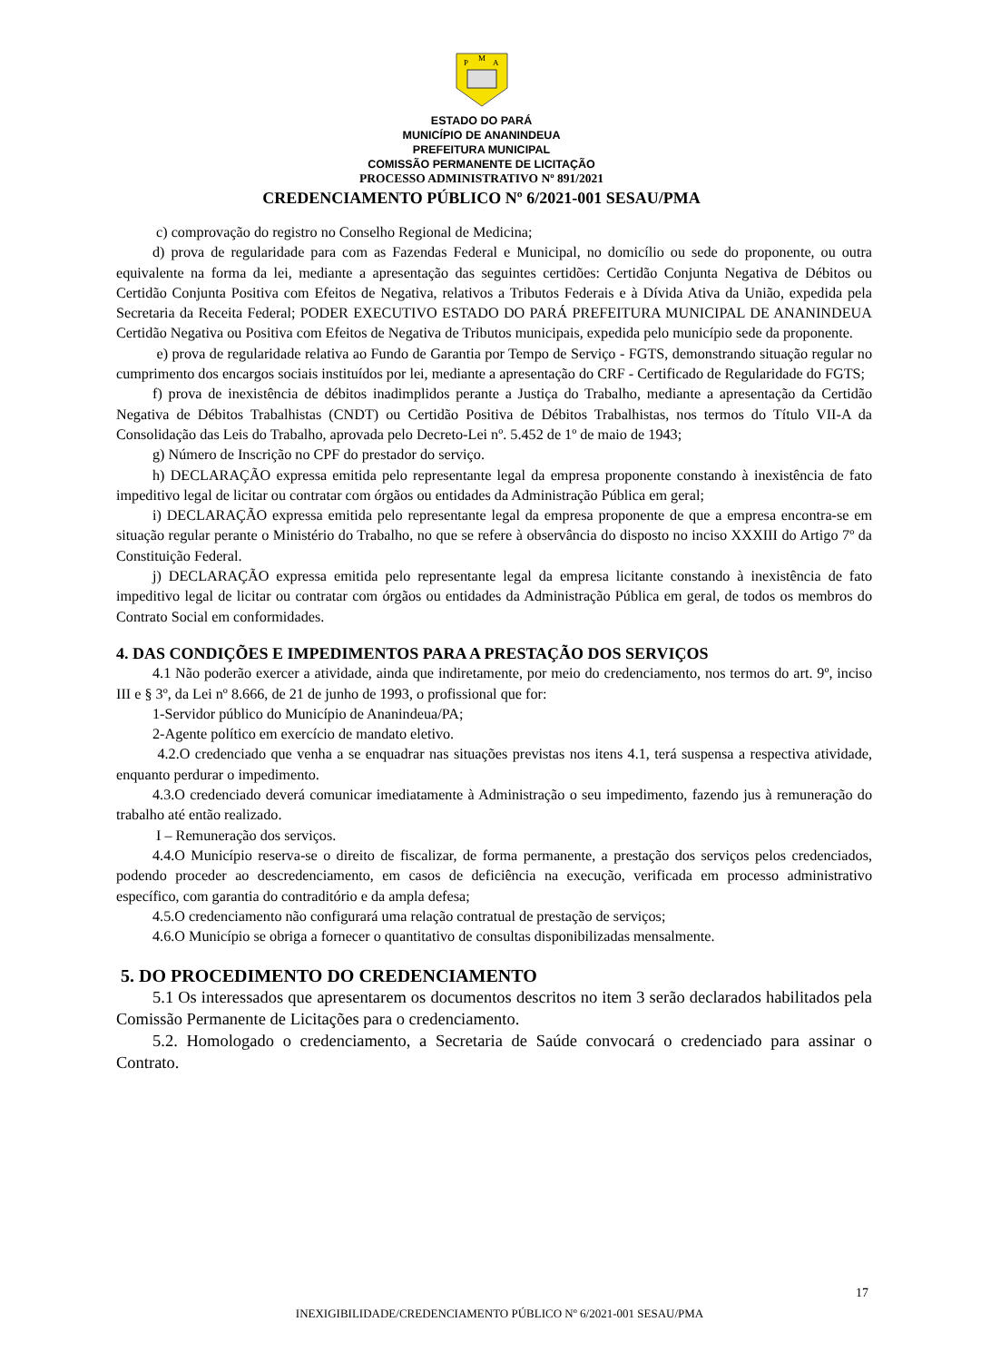P
M
A
ESTADO DO PARÁ
MUNICÍPIO DE ANANINDEUA
PREFEITURA MUNICIPAL
COMISSÃO PERMANENTE DE LICITAÇÃO
PROCESSO ADMINISTRATIVO Nº 891/2021
CREDENCIAMENTO PÚBLICO Nº 6/2021-001 SESAU/PMA
c) comprovação do registro no Conselho Regional de Medicina;
d) prova de regularidade para com as Fazendas Federal e Municipal, no domicílio ou sede do proponente, ou outra equivalente na forma da lei, mediante a apresentação das seguintes certidões: Certidão Conjunta Negativa de Débitos ou Certidão Conjunta Positiva com Efeitos de Negativa, relativos a Tributos Federais e à Dívida Ativa da União, expedida pela Secretaria da Receita Federal; PODER EXECUTIVO ESTADO DO PARÁ PREFEITURA MUNICIPAL DE ANANINDEUA Certidão Negativa ou Positiva com Efeitos de Negativa de Tributos municipais, expedida pelo município sede da proponente.
e) prova de regularidade relativa ao Fundo de Garantia por Tempo de Serviço - FGTS, demonstrando situação regular no cumprimento dos encargos sociais instituídos por lei, mediante a apresentação do CRF - Certificado de Regularidade do FGTS;
f) prova de inexistência de débitos inadimplidos perante a Justiça do Trabalho, mediante a apresentação da Certidão Negativa de Débitos Trabalhistas (CNDT) ou Certidão Positiva de Débitos Trabalhistas, nos termos do Título VII-A da Consolidação das Leis do Trabalho, aprovada pelo Decreto-Lei nº. 5.452 de 1º de maio de 1943;
g) Número de Inscrição no CPF do prestador do serviço.
h) DECLARAÇÃO expressa emitida pelo representante legal da empresa proponente constando à inexistência de fato impeditivo legal de licitar ou contratar com órgãos ou entidades da Administração Pública em geral;
i) DECLARAÇÃO expressa emitida pelo representante legal da empresa proponente de que a empresa encontra-se em situação regular perante o Ministério do Trabalho, no que se refere à observância do disposto no inciso XXXIII do Artigo 7º da Constituição Federal.
j) DECLARAÇÃO expressa emitida pelo representante legal da empresa licitante constando à inexistência de fato impeditivo legal de licitar ou contratar com órgãos ou entidades da Administração Pública em geral, de todos os membros do Contrato Social em conformidades.
4. DAS CONDIÇÕES E IMPEDIMENTOS PARA A PRESTAÇÃO DOS SERVIÇOS
4.1 Não poderão exercer a atividade, ainda que indiretamente, por meio do credenciamento, nos termos do art. 9º, inciso III e § 3º, da Lei nº 8.666, de 21 de junho de 1993, o profissional que for:
1-Servidor público do Município de Ananindeua/PA;
2-Agente político em exercício de mandato eletivo.
4.2.O credenciado que venha a se enquadrar nas situações previstas nos itens 4.1, terá suspensa a respectiva atividade, enquanto perdurar o impedimento.
4.3.O credenciado deverá comunicar imediatamente à Administração o seu impedimento, fazendo jus à remuneração do trabalho até então realizado.
I – Remuneração dos serviços.
4.4.O Município reserva-se o direito de fiscalizar, de forma permanente, a prestação dos serviços pelos credenciados, podendo proceder ao descredenciamento, em casos de deficiência na execução, verificada em processo administrativo específico, com garantia do contraditório e da ampla defesa;
4.5.O credenciamento não configurará uma relação contratual de prestação de serviços;
4.6.O Município se obriga a fornecer o quantitativo de consultas disponibilizadas mensalmente.
5. DO PROCEDIMENTO DO CREDENCIAMENTO
5.1 Os interessados que apresentarem os documentos descritos no item 3 serão declarados habilitados pela Comissão Permanente de Licitações para o credenciamento.
5.2. Homologado o credenciamento, a Secretaria de Saúde convocará o credenciado para assinar o Contrato.
17
INEXIGIBILIDADE/CREDENCIAMENTO PÚBLICO Nº 6/2021-001 SESAU/PMA